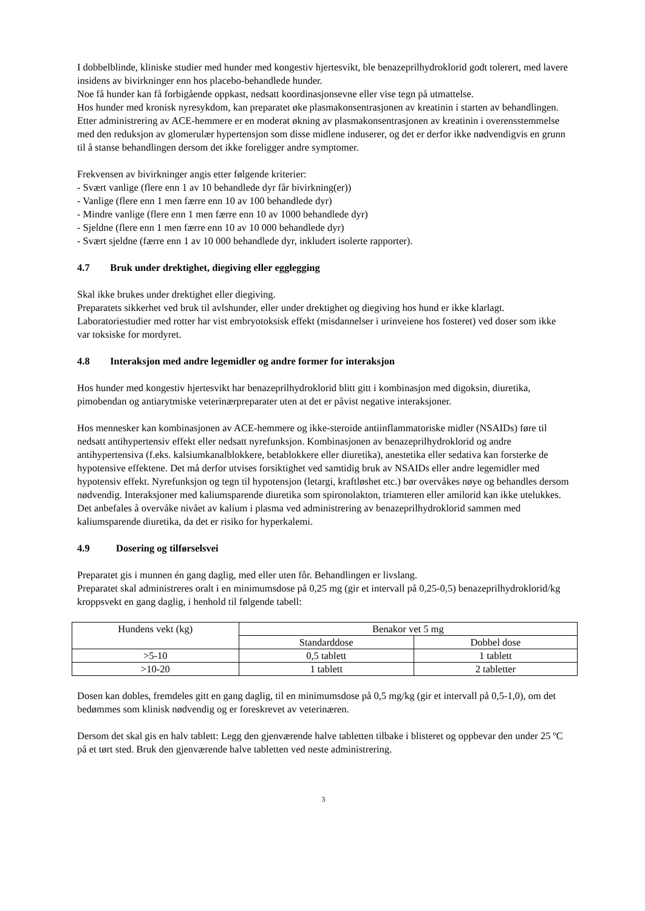I dobbelblinde, kliniske studier med hunder med kongestiv hjertesvikt, ble benazeprilhydroklorid godt tolerert, med lavere insidens av bivirkninger enn hos placebo-behandlede hunder.
Noe få hunder kan få forbigående oppkast, nedsatt koordinasjonsevne eller vise tegn på utmattelse.
Hos hunder med kronisk nyresykdom, kan preparatet øke plasmakonsentrasjonen av kreatinin i starten av behandlingen. Etter administrering av ACE-hemmere er en moderat økning av plasmakonsentrasjonen av kreatinin i overensstemmelse med den reduksjon av glomerulær hypertensjon som disse midlene induserer, og det er derfor ikke nødvendigvis en grunn til å stanse behandlingen dersom det ikke foreligger andre symptomer.
Frekvensen av bivirkninger angis etter følgende kriterier:
- Svært vanlige (flere enn 1 av 10 behandlede dyr får bivirkning(er))
- Vanlige (flere enn 1 men færre enn 10 av 100 behandlede dyr)
- Mindre vanlige (flere enn 1 men færre enn 10 av 1000 behandlede dyr)
- Sjeldne (flere enn 1 men færre enn 10 av 10 000 behandlede dyr)
- Svært sjeldne (færre enn 1 av 10 000 behandlede dyr, inkludert isolerte rapporter).
4.7 Bruk under drektighet, diegiving eller egglegging
Skal ikke brukes under drektighet eller diegiving.
Preparatets sikkerhet ved bruk til avlshunder, eller under drektighet og diegiving hos hund er ikke klarlagt. Laboratoriestudier med rotter har vist embryotoksisk effekt (misdannelser i urinveiene hos fosteret) ved doser som ikke var toksiske for mordyret.
4.8 Interaksjon med andre legemidler og andre former for interaksjon
Hos hunder med kongestiv hjertesvikt har benazeprilhydroklorid blitt gitt i kombinasjon med digoksin, diuretika, pimobendan og antiarytmiske veterinærpreparater uten at det er påvist negative interaksjoner.
Hos mennesker kan kombinasjonen av ACE-hemmere og ikke-steroide antiinflammatoriske midler (NSAIDs) føre til nedsatt antihypertensiv effekt eller nedsatt nyrefunksjon. Kombinasjonen av benazeprilhydroklorid og andre antihypertensiva (f.eks. kalsiumkanalblokkere, betablokkere eller diuretika), anestetika eller sedativa kan forsterke de hypotensive effektene. Det må derfor utvises forsiktighet ved samtidig bruk av NSAIDs eller andre legemidler med hypotensiv effekt. Nyrefunksjon og tegn til hypotensjon (letargi, kraftløshet etc.) bør overvåkes nøye og behandles dersom nødvendig. Interaksjoner med kaliumsparende diuretika som spironolakton, triamteren eller amilorid kan ikke utelukkes. Det anbefales å overvåke nivået av kalium i plasma ved administrering av benazeprilhydroklorid sammen med kaliumsparende diuretika, da det er risiko for hyperkalemi.
4.9 Dosering og tilførselsvei
Preparatet gis i munnen én gang daglig, med eller uten fôr. Behandlingen er livslang.
Preparatet skal administreres oralt i en minimumsdose på 0,25 mg (gir et intervall på 0,25-0,5) benazeprilhydroklorid/kg kroppsvekt en gang daglig, i henhold til følgende tabell:
| Hundens vekt (kg) | Benakor vet 5 mg | |
| | Standarddose | Dobbel dose |
| >5-10 | 0,5 tablett | 1 tablett |
| >10-20 | 1 tablett | 2 tabletter |
Dosen kan dobles, fremdeles gitt en gang daglig, til en minimumsdose på 0,5 mg/kg (gir et intervall på 0,5-1,0), om det bedømmes som klinisk nødvendig og er foreskrevet av veterinæren.
Dersom det skal gis en halv tablett: Legg den gjenværende halve tabletten tilbake i blisteret og oppbevar den under 25 ºC på et tørt sted. Bruk den gjenværende halve tabletten ved neste administrering.
3